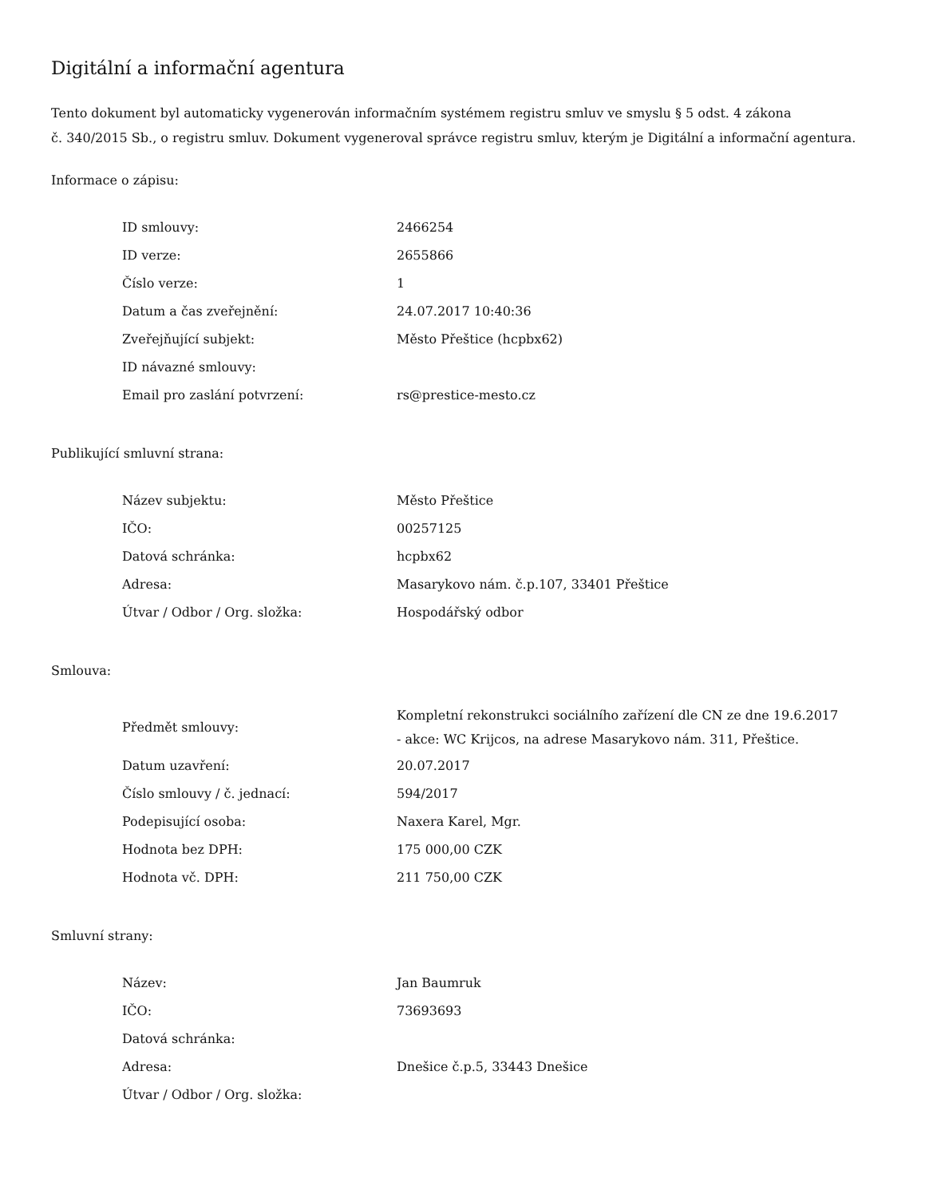Digitální a informační agentura
Tento dokument byl automaticky vygenerován informačním systémem registru smluv ve smyslu § 5 odst. 4 zákona
č. 340/2015 Sb., o registru smluv. Dokument vygeneroval správce registru smluv, kterým je Digitální a informační agentura.
Informace o zápisu:
| ID smlouvy: | 2466254 |
| ID verze: | 2655866 |
| Číslo verze: | 1 |
| Datum a čas zveřejnění: | 24.07.2017 10:40:36 |
| Zveřejňující subjekt: | Město Přeštice (hcpbx62) |
| ID návazné smlouvy: | |
| Email pro zaslání potvrzení: | rs@prestice-mesto.cz |
Publikující smluvní strana:
| Název subjektu: | Město Přeštice |
| IČO: | 00257125 |
| Datová schránka: | hcpbx62 |
| Adresa: | Masarykovo nám. č.p.107, 33401 Přeštice |
| Útvar / Odbor / Org. složka: | Hospodářský odbor |
Smlouva:
| Předmět smlouvy: | Kompletní rekonstrukci sociálního zařízení dle CN ze dne 19.6.2017 - akce: WC Krijcos, na adrese Masarykovo nám. 311, Přeštice. |
| Datum uzavření: | 20.07.2017 |
| Číslo smlouvy / č. jednací: | 594/2017 |
| Podepisující osoba: | Naxera Karel, Mgr. |
| Hodnota bez DPH: | 175 000,00 CZK |
| Hodnota vč. DPH: | 211 750,00 CZK |
Smluvní strany:
| Název: | Jan Baumruk |
| IČO: | 73693693 |
| Datová schránka: | |
| Adresa: | Dnešice č.p.5, 33443 Dnešice |
| Útvar / Odbor / Org. složka: | |